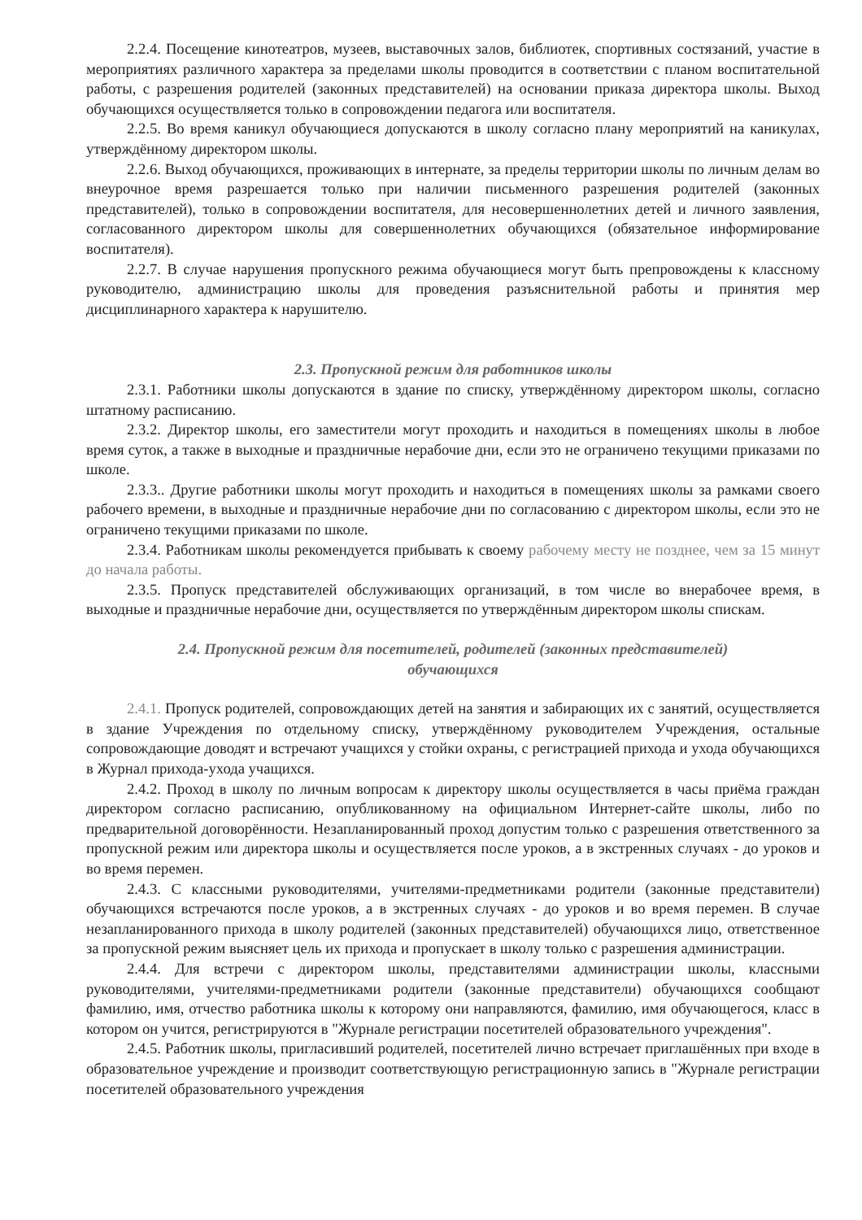2.2.4. Посещение кинотеатров, музеев, выставочных залов, библиотек, спортивных состязаний, участие в мероприятиях различного характера за пределами школы проводится в соответствии с планом воспитательной работы, с разрешения родителей (законных представителей) на основании приказа директора школы. Выход обучающихся осуществляется только в сопровождении педагога или воспитателя.
2.2.5. Во время каникул обучающиеся допускаются в школу согласно плану мероприятий на каникулах, утверждённому директором школы.
2.2.6. Выход обучающихся, проживающих в интернате, за пределы территории школы по личным делам во внеурочное время разрешается только при наличии письменного разрешения родителей (законных представителей), только в сопровождении воспитателя, для несовершеннолетних детей и личного заявления, согласованного директором школы для совершеннолетних обучающихся (обязательное информирование воспитателя).
2.2.7. В случае нарушения пропускного режима обучающиеся могут быть препровождены к классному руководителю, администрацию школы для проведения разъяснительной работы и принятия мер дисциплинарного характера к нарушителю.
2.3. Пропускной режим для работников школы
2.3.1. Работники школы допускаются в здание по списку, утверждённому директором школы, согласно штатному расписанию.
2.3.2. Директор школы, его заместители могут проходить и находиться в помещениях школы в любое время суток, а также в выходные и праздничные нерабочие дни, если это не ограничено текущими приказами по школе.
2.3.3.. Другие работники школы могут проходить и находиться в помещениях школы за рамками своего рабочего времени, в выходные и праздничные нерабочие дни по согласованию с директором школы, если это не ограничено текущими приказами по школе.
2.3.4. Работникам школы рекомендуется прибывать к своему рабочему месту не позднее, чем за 15 минут до начала работы.
2.3.5. Пропуск представителей обслуживающих организаций, в том числе во внерабочее время, в выходные и праздничные нерабочие дни, осуществляется по утверждённым директором школы спискам.
2.4. Пропускной режим для посетителей, родителей (законных представителей)
обучающихся
2.4.1. Пропуск родителей, сопровождающих детей на занятия и забирающих их с занятий, осуществляется в здание Учреждения по отдельному списку, утверждённому руководителем Учреждения, остальные сопровождающие доводят и встречают учащихся у стойки охраны, с регистрацией прихода и ухода обучающихся в Журнал прихода-ухода учащихся.
2.4.2. Проход в школу по личным вопросам к директору школы осуществляется в часы приёма граждан директором согласно расписанию, опубликованному на официальном Интернет-сайте школы, либо по предварительной договорённости. Незапланированный проход допустим только с разрешения ответственного за пропускной режим или директора школы и осуществляется после уроков, а в экстренных случаях - до уроков и во время перемен.
2.4.3. С классными руководителями, учителями-предметниками родители (законные представители) обучающихся встречаются после уроков, а в экстренных случаях - до уроков и во время перемен. В случае незапланированного прихода в школу родителей (законных представителей) обучающихся лицо, ответственное за пропускной режим выясняет цель их прихода и пропускает в школу только с разрешения администрации.
2.4.4. Для встречи с директором школы, представителями администрации школы, классными руководителями, учителями-предметниками родители (законные представители) обучающихся сообщают фамилию, имя, отчество работника школы к которому они направляются, фамилию, имя обучающегося, класс в котором он учится, регистрируются в "Журнале регистрации посетителей образовательного учреждения".
2.4.5. Работник школы, пригласивший родителей, посетителей лично встречает приглашённых при входе в образовательное учреждение и производит соответствующую регистрационную запись в "Журнале регистрации посетителей образовательного учреждения